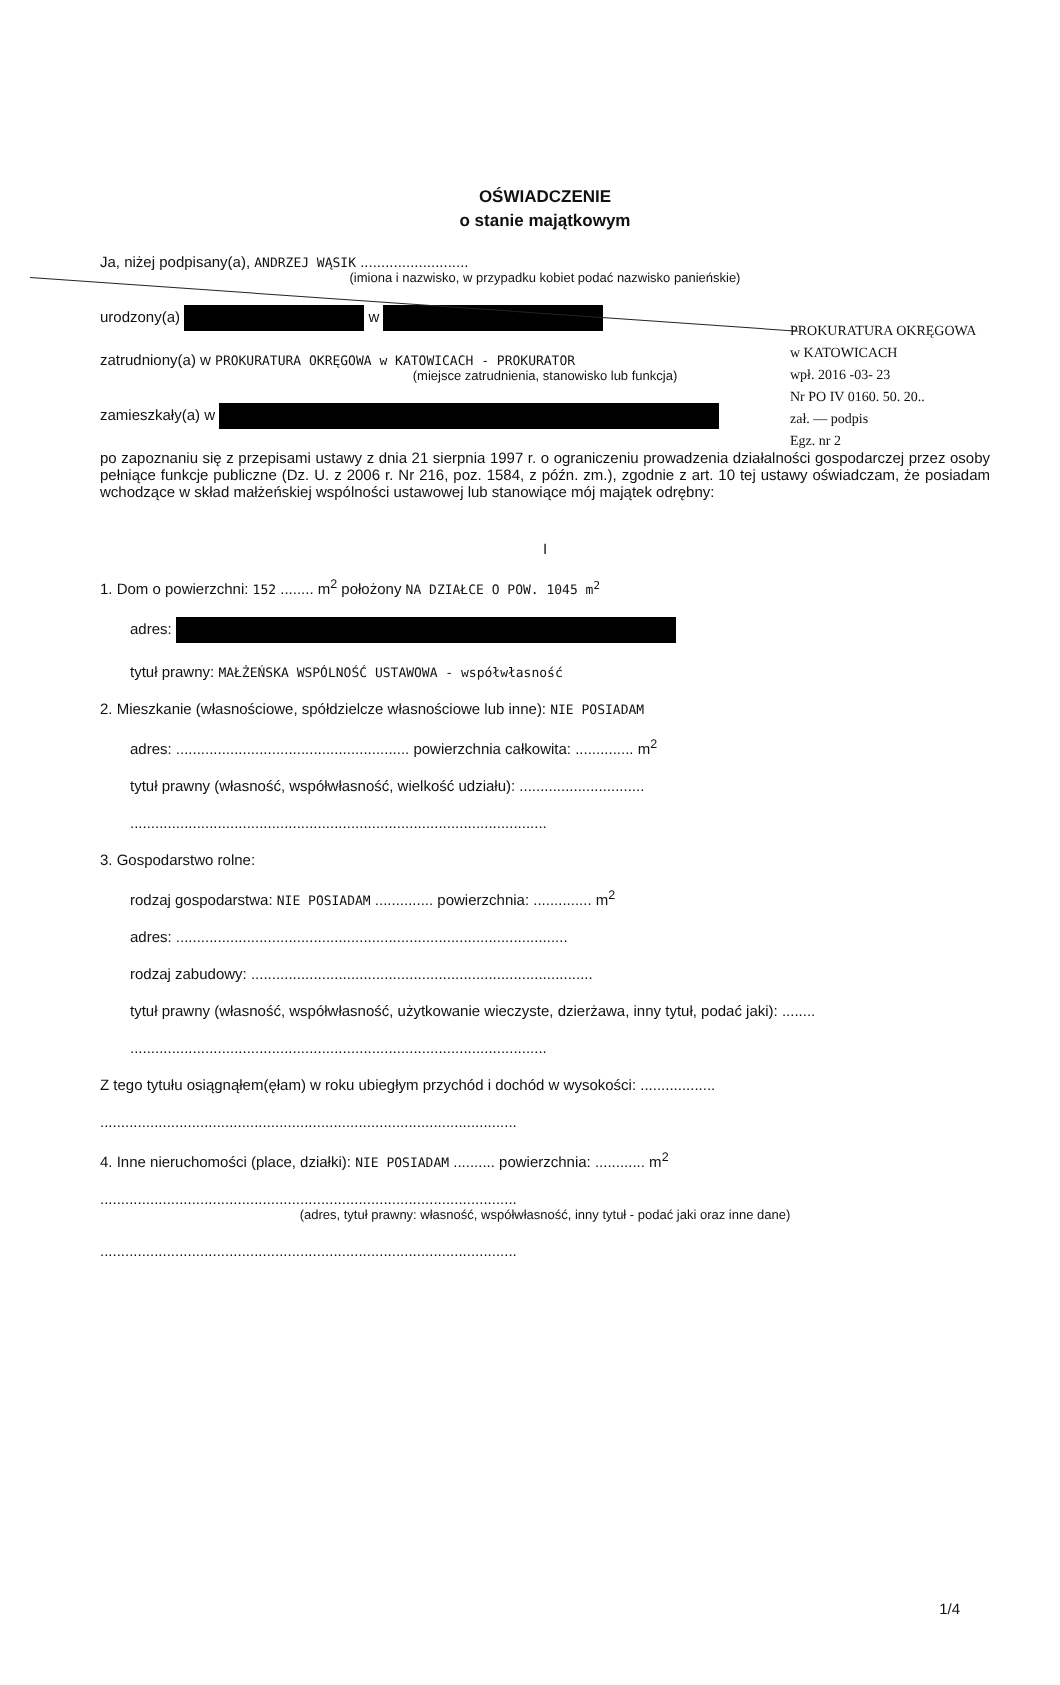PROKURATURA OKRĘGOWA
w KATOWICACH
wpł. 2016 -03- 23
Nr PO IV 0160. 50. 20..
zał. — podpis
Egz. nr 2
OŚWIADCZENIE
o stanie majątkowym
Ja, niżej podpisany(a), ANDRZEJ WĄSIK ..........................
(imiona i nazwisko, w przypadku kobiet podać nazwisko panieńskie)
urodzony(a) w
zatrudniony(a) w PROKURATURA OKRĘGOWA w KATOWICACH - PROKURATOR
(miejsce zatrudnienia, stanowisko lub funkcja)
zamieszkały(a) w
po zapoznaniu się z przepisami ustawy z dnia 21 sierpnia 1997 r. o ograniczeniu prowadzenia działalności gospodarczej przez osoby pełniące funkcje publiczne (Dz. U. z 2006 r. Nr 216, poz. 1584, z późn. zm.), zgodnie z art. 10 tej ustawy oświadczam, że posiadam wchodzące w skład małżeńskiej wspólności ustawowej lub stanowiące mój majątek odrębny:
I
1. Dom o powierzchni: 152 ........ m<sup>2</sup> położony NA DZIAŁCE O POW. 1045 m<sup>2</sup>
adres:
tytuł prawny: MAŁŻEŃSKA WSPÓLNOŚĆ USTAWOWA - współwłasność
2. Mieszkanie (własnościowe, spółdzielcze własnościowe lub inne): NIE POSIADAM
adres: ........................................................ powierzchnia całkowita: .............. m<sup>2</sup>
tytuł prawny (własność, współwłasność, wielkość udziału): ..............................
....................................................................................................
3. Gospodarstwo rolne:
rodzaj gospodarstwa: NIE POSIADAM .............. powierzchnia: .............. m<sup>2</sup>
adres: ..............................................................................................
rodzaj zabudowy: ..................................................................................
tytuł prawny (własność, współwłasność, użytkowanie wieczyste, dzierżawa, inny tytuł, podać jaki): ........
....................................................................................................
Z tego tytułu osiągnąłem(ęłam) w roku ubiegłym przychód i dochód w wysokości: ..................
....................................................................................................
4. Inne nieruchomości (place, działki): NIE POSIADAM .......... powierzchnia: ............ m<sup>2</sup>
....................................................................................................
(adres, tytuł prawny: własność, współwłasność, inny tytuł - podać jaki oraz inne dane)
....................................................................................................
1/4